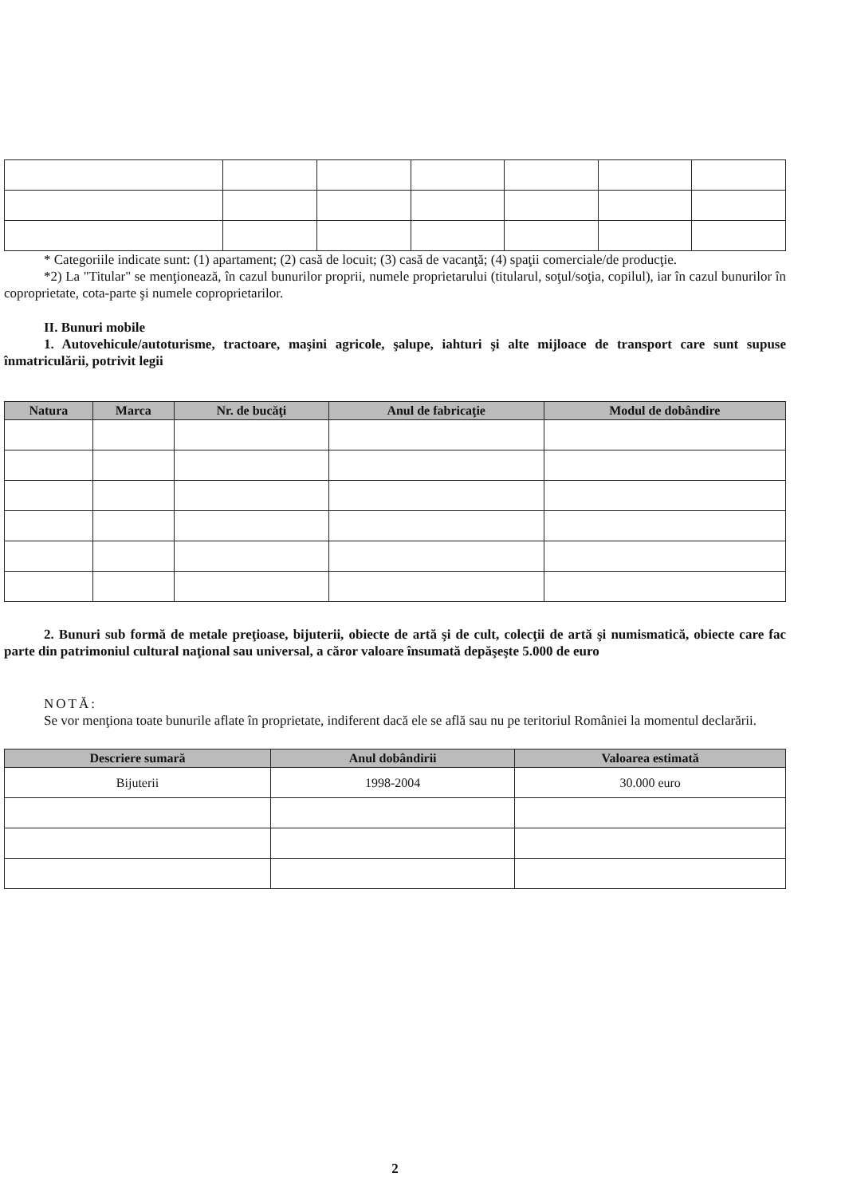* Categoriile indicate sunt: (1) apartament; (2) casă de locuit; (3) casă de vacanţă; (4) spaţii comerciale/de producţie.
*2) La "Titular" se menţionează, în cazul bunurilor proprii, numele proprietarului (titularul, soţul/soţia, copilul), iar în cazul bunurilor în coproprietate, cota-parte şi numele coproprietarilor.
II. Bunuri mobile
1. Autovehicule/autoturisme, tractoare, maşini agricole, şalupe, iahturi şi alte mijloace de transport care sunt supuse înmatriculării, potrivit legii
| Natura | Marca | Nr. de bucăţi | Anul de fabricaţie | Modul de dobândire |
| --- | --- | --- | --- | --- |
2. Bunuri sub formă de metale preţioase, bijuterii, obiecte de artă şi de cult, colecţii de artă şi numismatică, obiecte care fac parte din patrimoniul cultural naţional sau universal, a căror valoare însumată depăşeşte 5.000 de euro
NOTĂ:
Se vor menţiona toate bunurile aflate în proprietate, indiferent dacă ele se află sau nu pe teritoriul României la momentul declarării.
| Descriere sumară | Anul dobândirii | Valoarea estimată |
| --- | --- | --- |
| Bijuterii | 1998-2004 | 30.000 euro |
2